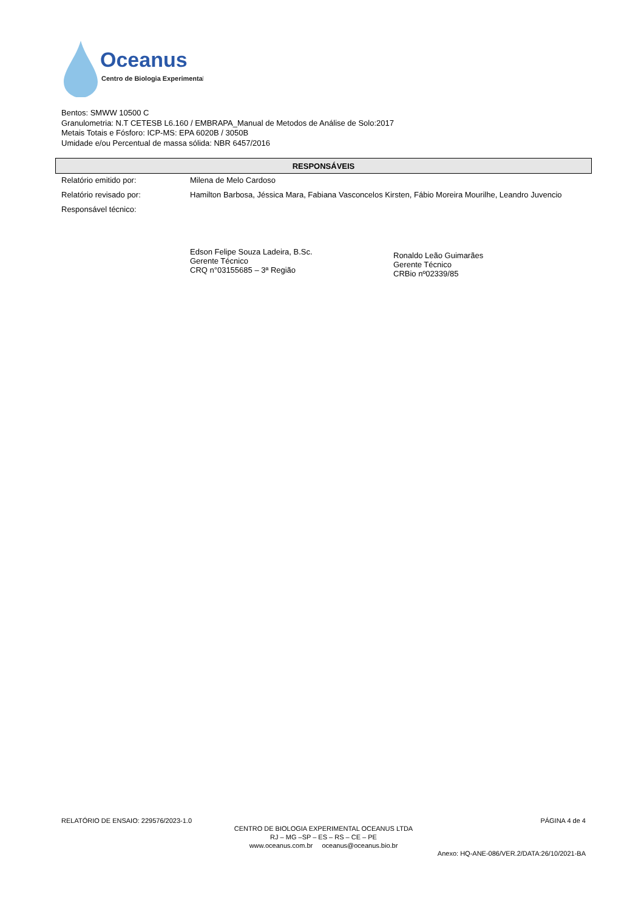Oceanus
Centro de Biologia Experimental
Bentos: SMWW 10500 C
Granulometria: N.T CETESB L6.160 / EMBRAPA_Manual de Metodos de Análise de Solo:2017
Metais Totais e Fósforo: ICP-MS: EPA 6020B / 3050B
Umidade e/ou Percentual de massa sólida: NBR 6457/2016
RESPONSÁVEIS
| Relatório emitido por: | Milena de Melo Cardoso |
| Relatório revisado por: | Hamilton Barbosa, Jéssica Mara, Fabiana Vasconcelos Kirsten, Fábio Moreira Mourilhe, Leandro Juvencio |
| Responsável técnico: | Edson Felipe Souza Ladeira, B.Sc. Gerente Técnico CRQ n°03155685 – 3ª Região Ronaldo Leão Guimarães Gerente Técnico CRBio nº02339/85 |
RELATÓRIO DE ENSAIO: 229576/2023-1.0 PÁGINA 4 de 4
CENTRO DE BIOLOGIA EXPERIMENTAL OCEANUS LTDA
RJ – MG –SP – ES – RS – CE – PE
www.oceanus.com.br oceanus@oceanus.bio.br
Anexo: HQ-ANE-086/VER.2/DATA:26/10/2021-BA